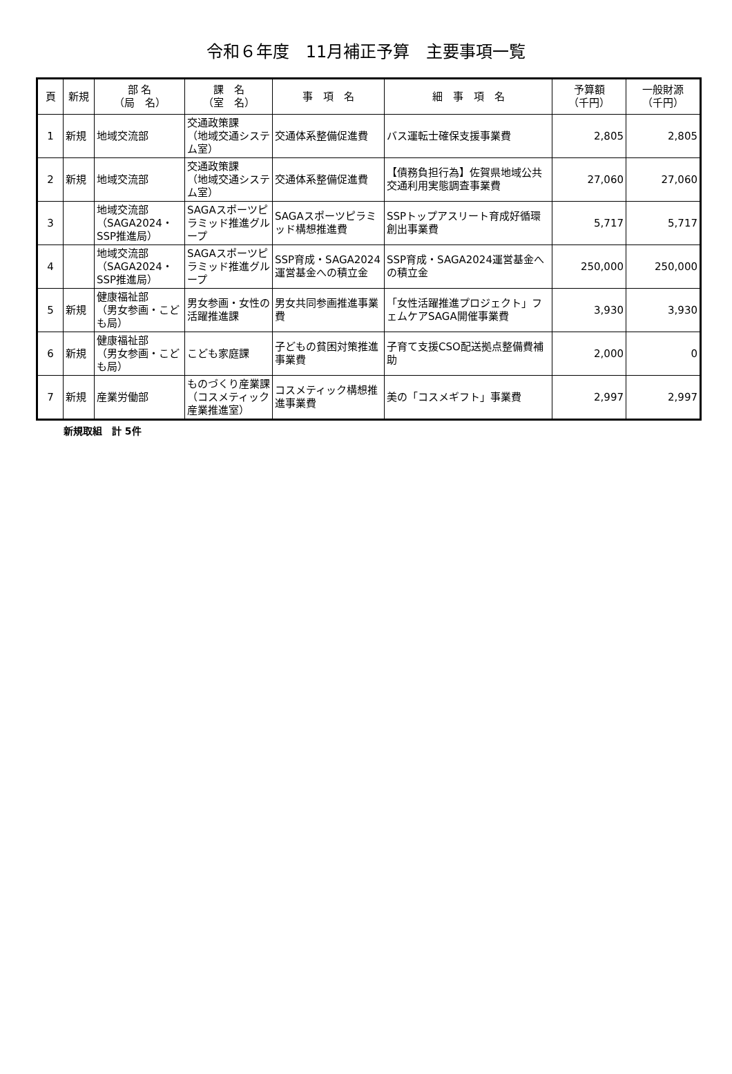令和６年度　11月補正予算　主要事項一覧
| 頁 | 新規 | 部 名 （局 名） | 課 名 （室 名） | 事 項 名 | 細 事 項 名 | 予算額 （千円） | 一般財源 （千円） |
| --- | --- | --- | --- | --- | --- | --- | --- |
| 1 | 新規 | 地域交流部 | 交通政策課 （地域交通システム室） | 交通体系整備促進費 | バス運転士確保支援事業費 | 2,805 | 2,805 |
| 2 | 新規 | 地域交流部 | 交通政策課 （地域交通システム室） | 交通体系整備促進費 | 【債務負担行為】佐賀県地域公共交通利用実態調査事業費 | 27,060 | 27,060 |
| 3 | | 地域交流部 （SAGA2024・SSP推進局） | SAGAスポーツピラミッド推進グループ | SAGAスポーツピラミッド構想推進費 | SSPトップアスリート育成好循環創出事業費 | 5,717 | 5,717 |
| 4 | | 地域交流部 （SAGA2024・SSP推進局） | SAGAスポーツピラミッド推進グループ | SSP育成・SAGA2024運営基金への積立金 | SSP育成・SAGA2024運営基金への積立金 | 250,000 | 250,000 |
| 5 | 新規 | 健康福祉部 （男女参画・こども局） | 男女参画・女性の活躍推進課 | 男女共同参画推進事業費 | 「女性活躍推進プロジェクト」フェムケアSAGA開催事業費 | 3,930 | 3,930 |
| 6 | 新規 | 健康福祉部 （男女参画・こども局） | こども家庭課 | 子どもの貧困対策推進事業費 | 子育て支援CSO配送拠点整備費補助 | 2,000 | 0 |
| 7 | 新規 | 産業労働部 | ものづくり産業課（コスメティック産業推進室） | コスメティック構想推進事業費 | 美の「コスメギフト」事業費 | 2,997 | 2,997 |
新規取組　計 5件